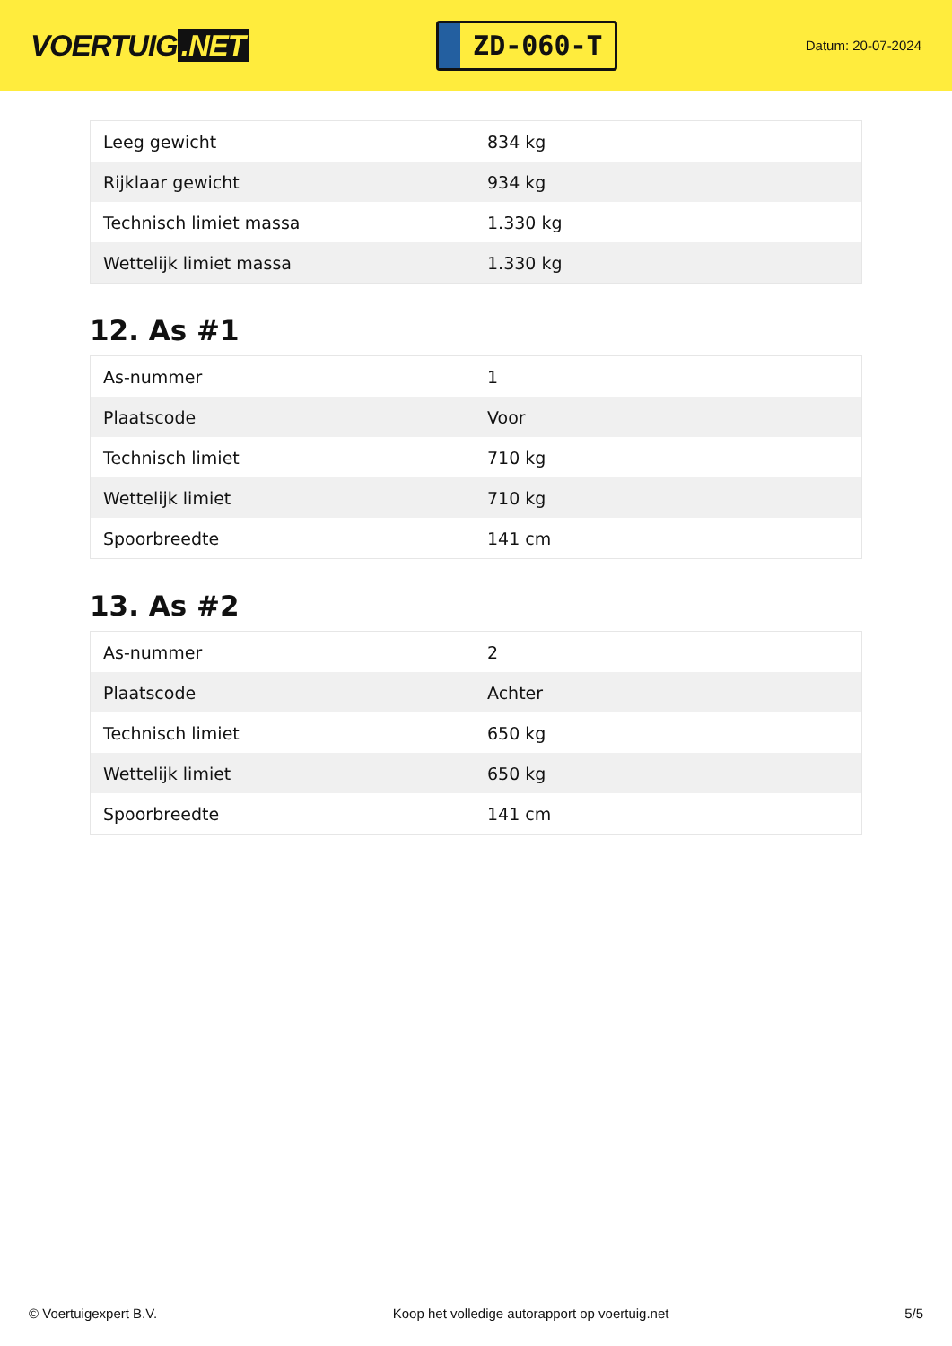VOERTUIG.NET
ZD-060-T
Datum: 20-07-2024
| Leeg gewicht | 834 kg |
| Rijklaar gewicht | 934 kg |
| Technisch limiet massa | 1.330 kg |
| Wettelijk limiet massa | 1.330 kg |
12. As #1
| As-nummer | 1 |
| Plaatscode | Voor |
| Technisch limiet | 710 kg |
| Wettelijk limiet | 710 kg |
| Spoorbreedte | 141 cm |
13. As #2
| As-nummer | 2 |
| Plaatscode | Achter |
| Technisch limiet | 650 kg |
| Wettelijk limiet | 650 kg |
| Spoorbreedte | 141 cm |
© Voertuigexpert B.V. Koop het volledige autorapport op voertuig.net 5/5